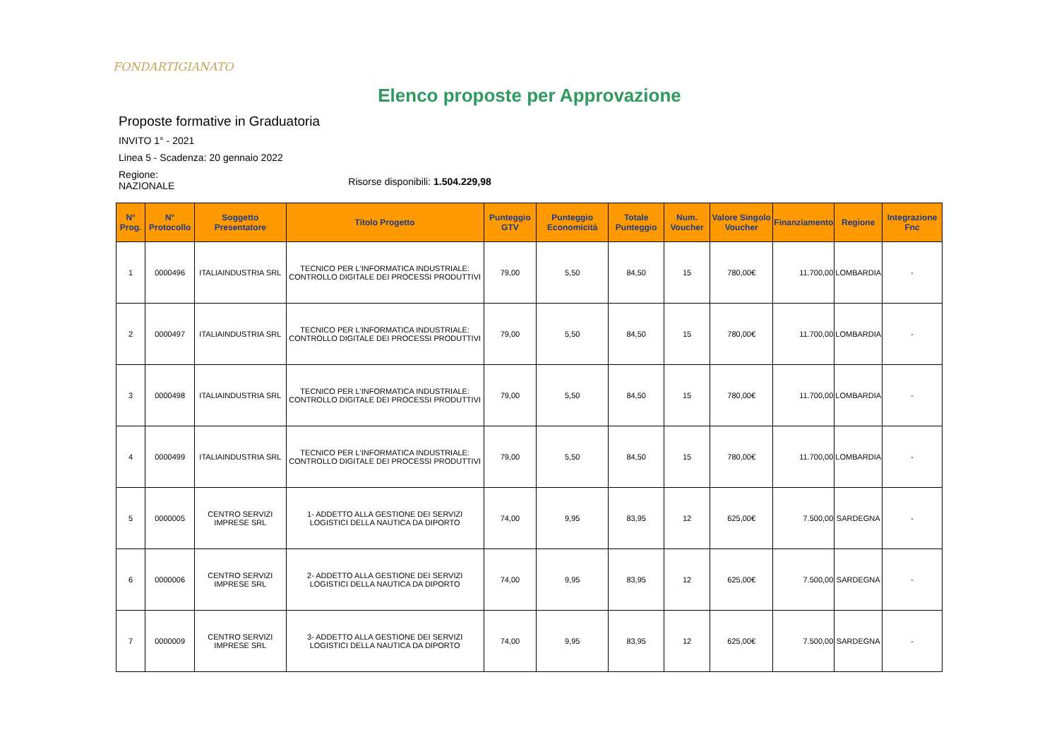FONDARTIGIANATO
Elenco proposte per Approvazione
Proposte formative in Graduatoria
INVITO 1° - 2021
Linea 5 - Scadenza: 20 gennaio 2022
Regione:
NAZIONALE
Risorse disponibili: 1.504.229,98
| N° Prog. | N° Protocollo | Soggetto Presentatore | Titolo Progetto | Punteggio GTV | Punteggio Economicità | Totale Punteggio | Num. Voucher | Valore Singolo Voucher | Finanziamento | Regione | Integrazione Fnc |
| --- | --- | --- | --- | --- | --- | --- | --- | --- | --- | --- | --- |
| 1 | 0000496 | ITALIAINDUSTRIA SRL | TECNICO PER L'INFORMATICA INDUSTRIALE: CONTROLLO DIGITALE DEI PROCESSI PRODUTTIVI | 79,00 | 5,50 | 84,50 | 15 | 780,00€ | 11.700,00 | LOMBARDIA | - |
| 2 | 0000497 | ITALIAINDUSTRIA SRL | TECNICO PER L'INFORMATICA INDUSTRIALE: CONTROLLO DIGITALE DEI PROCESSI PRODUTTIVI | 79,00 | 5,50 | 84,50 | 15 | 780,00€ | 11.700,00 | LOMBARDIA | - |
| 3 | 0000498 | ITALIAINDUSTRIA SRL | TECNICO PER L'INFORMATICA INDUSTRIALE: CONTROLLO DIGITALE DEI PROCESSI PRODUTTIVI | 79,00 | 5,50 | 84,50 | 15 | 780,00€ | 11.700,00 | LOMBARDIA | - |
| 4 | 0000499 | ITALIAINDUSTRIA SRL | TECNICO PER L'INFORMATICA INDUSTRIALE: CONTROLLO DIGITALE DEI PROCESSI PRODUTTIVI | 79,00 | 5,50 | 84,50 | 15 | 780,00€ | 11.700,00 | LOMBARDIA | - |
| 5 | 0000005 | CENTRO SERVIZI IMPRESE SRL | 1- ADDETTO ALLA GESTIONE DEI SERVIZI LOGISTICI DELLA NAUTICA DA DIPORTO | 74,00 | 9,95 | 83,95 | 12 | 625,00€ | 7.500,00 | SARDEGNA | - |
| 6 | 0000006 | CENTRO SERVIZI IMPRESE SRL | 2- ADDETTO ALLA GESTIONE DEI SERVIZI LOGISTICI DELLA NAUTICA DA DIPORTO | 74,00 | 9,95 | 83,95 | 12 | 625,00€ | 7.500,00 | SARDEGNA | - |
| 7 | 0000009 | CENTRO SERVIZI IMPRESE SRL | 3- ADDETTO ALLA GESTIONE DEI SERVIZI LOGISTICI DELLA NAUTICA DA DIPORTO | 74,00 | 9,95 | 83,95 | 12 | 625,00€ | 7.500,00 | SARDEGNA | - |